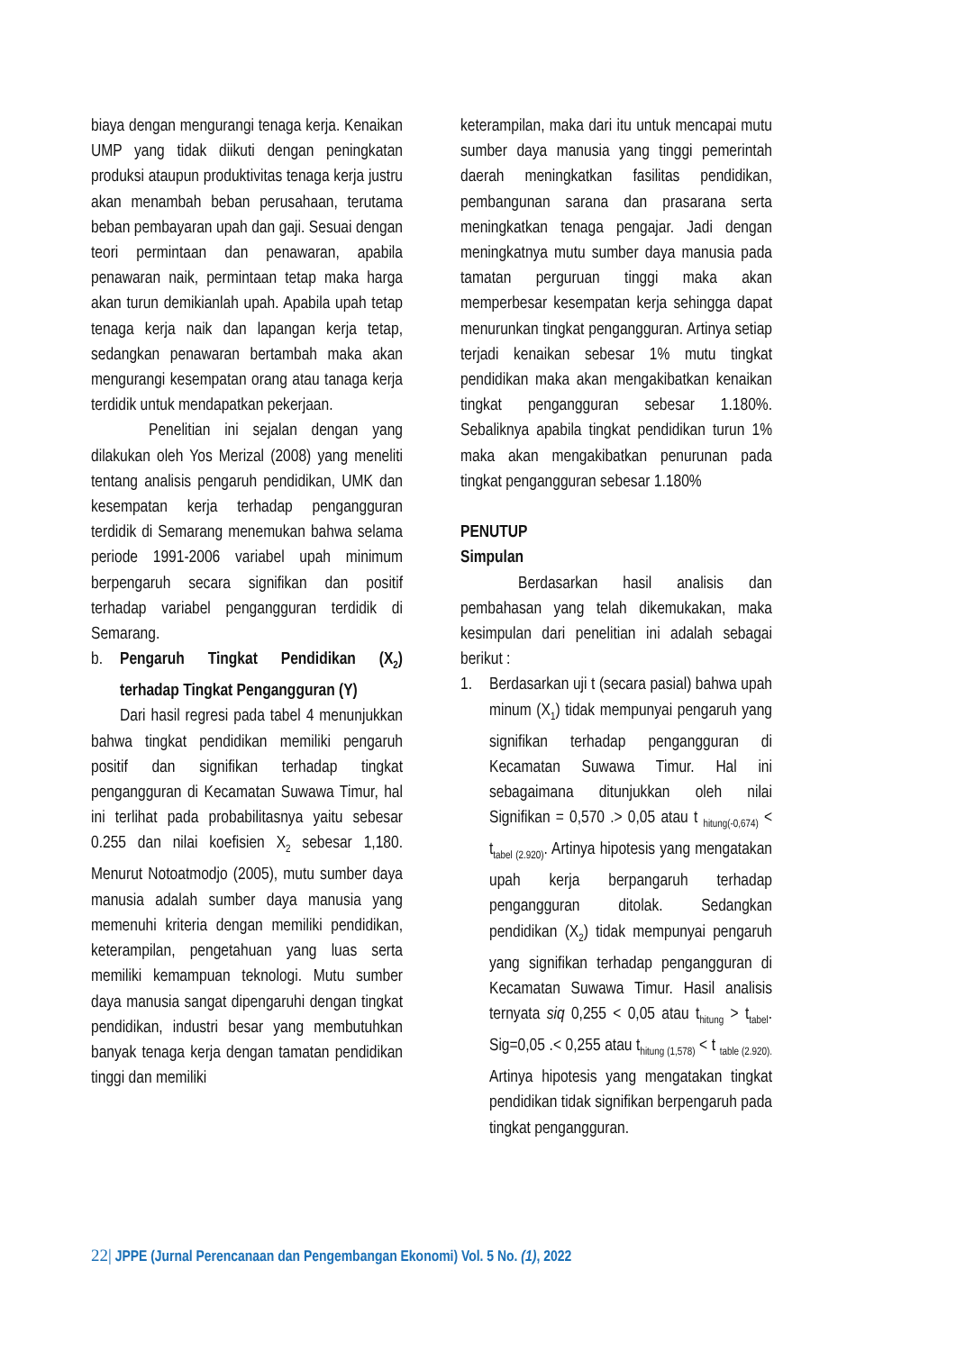biaya dengan mengurangi tenaga kerja. Kenaikan UMP yang tidak diikuti dengan peningkatan produksi ataupun produktivitas tenaga kerja justru akan menambah beban perusahaan, terutama beban pembayaran upah dan gaji. Sesuai dengan teori permintaan dan penawaran, apabila penawaran naik, permintaan tetap maka harga akan turun demikianlah upah. Apabila upah tetap tenaga kerja naik dan lapangan kerja tetap, sedangkan penawaran bertambah maka akan mengurangi kesempatan orang atau tanaga kerja terdidik untuk mendapatkan pekerjaan.
Penelitian ini sejalan dengan yang dilakukan oleh Yos Merizal (2008) yang meneliti tentang analisis pengaruh pendidikan, UMK dan kesempatan kerja terhadap pengangguran terdidik di Semarang menemukan bahwa selama periode 1991-2006 variabel upah minimum berpengaruh secara signifikan dan positif terhadap variabel pengangguran terdidik di Semarang.
b. Pengaruh Tingkat Pendidikan (X<sub>2</sub>) terhadap Tingkat Pengangguran (Y)
Dari hasil regresi pada tabel 4 menunjukkan bahwa tingkat pendidikan memiliki pengaruh positif dan signifikan terhadap tingkat pengangguran di Kecamatan Suwawa Timur, hal ini terlihat pada probabilitasnya yaitu sebesar 0.255 dan nilai koefisien X<sub>2</sub> sebesar 1,180. Menurut Notoatmodjo (2005), mutu sumber daya manusia adalah sumber daya manusia yang memenuhi kriteria dengan memiliki pendidikan, keterampilan, pengetahuan yang luas serta memiliki kemampuan teknologi. Mutu sumber daya manusia sangat dipengaruhi dengan tingkat pendidikan, industri besar yang membutuhkan banyak tenaga kerja dengan tamatan pendidikan tinggi dan memiliki
keterampilan, maka dari itu untuk mencapai mutu sumber daya manusia yang tinggi pemerintah daerah meningkatkan fasilitas pendidikan, pembangunan sarana dan prasarana serta meningkatkan tenaga pengajar. Jadi dengan meningkatnya mutu sumber daya manusia pada tamatan perguruan tinggi maka akan memperbesar kesempatan kerja sehingga dapat menurunkan tingkat pengangguran. Artinya setiap terjadi kenaikan sebesar 1% mutu tingkat pendidikan maka akan mengakibatkan kenaikan tingkat pengangguran sebesar 1.180%. Sebaliknya apabila tingkat pendidikan turun 1% maka akan mengakibatkan penurunan pada tingkat pengangguran sebesar 1.180%
PENUTUP
Simpulan
Berdasarkan hasil analisis dan pembahasan yang telah dikemukakan, maka kesimpulan dari penelitian ini adalah sebagai berikut :
1. Berdasarkan uji t (secara pasial) bahwa upah minum (X<sub>1</sub>) tidak mempunyai pengaruh yang signifikan terhadap pengangguran di Kecamatan Suwawa Timur. Hal ini sebagaimana ditunjukkan oleh nilai Signifikan = 0,570 .> 0,05 atau t <sub>hitung(-0,674)</sub> < t<sub>tabel (2.920)</sub>. Artinya hipotesis yang mengatakan upah kerja berpangaruh terhadap pengangguran ditolak. Sedangkan pendidikan (X<sub>2</sub>) tidak mempunyai pengaruh yang signifikan terhadap pengangguran di Kecamatan Suwawa Timur. Hasil analisis ternyata siq 0,255 < 0,05 atau t<sub>hitung</sub> > t<sub>tabel</sub>. Sig=0,05 .< 0,255 atau t<sub>hitung (1,578)</sub> < t <sub>table (2.920).</sub> Artinya hipotesis yang mengatakan tingkat pendidikan tidak signifikan berpengaruh pada tingkat pengangguran.
22| JPPE (Jurnal Perencanaan dan Pengembangan Ekonomi) Vol. 5 No. (1), 2022